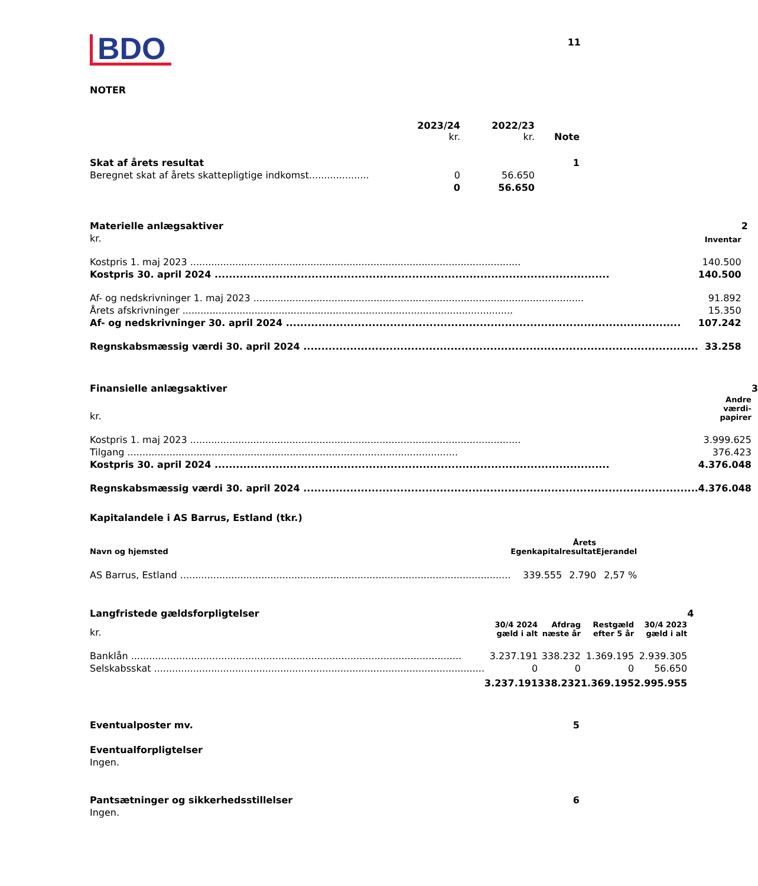11
BDO
NOTER
| | 2023/24 kr. | 2022/23 kr. | Note |
| Skat af årets resultat | | | 1 |
| Beregnet skat af årets skattepligtige indkomst.................... | 0 | 56.650 | |
| | 0 | 56.650 | |
| Materielle anlægsaktiver | | 2 |
| kr. | Inventar | |
| Kostpris 1. maj 2023 | 140.500 | |
| Kostpris 30. april 2024 | 140.500 | |
| Af- og nedskrivninger 1. maj 2023 | 91.892 | |
| Årets afskrivninger | 15.350 | |
| Af- og nedskrivninger 30. april 2024 | 107.242 | |
| Regnskabsmæssig værdi 30. april 2024 | 33.258 | |
| Finansielle anlægsaktiver | | 3 |
| kr. | Andre værdi- papirer | |
| Kostpris 1. maj 2023 | 3.999.625 | |
| Tilgang | 376.423 | |
| Kostpris 30. april 2024 | 4.376.048 | |
| Regnskabsmæssig værdi 30. april 2024 | 4.376.048 | |
Kapitalandele i AS Barrus, Estland (tkr.)
| Navn og hjemsted | Egenkapital | Årets resultat | Ejerandel |
| --- | --- | --- | --- |
| AS Barrus, Estland | 339.555 | 2.790 | 2,57 % |
| Langfristede gældsforpligtelser | | | | | 4 |
| kr. | 30/4 2024 gæld i alt | Afdrag næste år | Restgæld efter 5 år | 30/4 2023 gæld i alt | |
| Banklån | 3.237.191 | 338.232 | 1.369.195 | 2.939.305 | |
| Selskabsskat | 0 | 0 | 0 | 56.650 | |
| | 3.237.191 | 338.232 | 1.369.195 | 2.995.955 | |
| Eventualposter mv. | 5 |
| Eventualforpligtelser | |
| Ingen. | |
| Pantsætninger og sikkerhedsstillelser | 6 |
| Ingen. | |